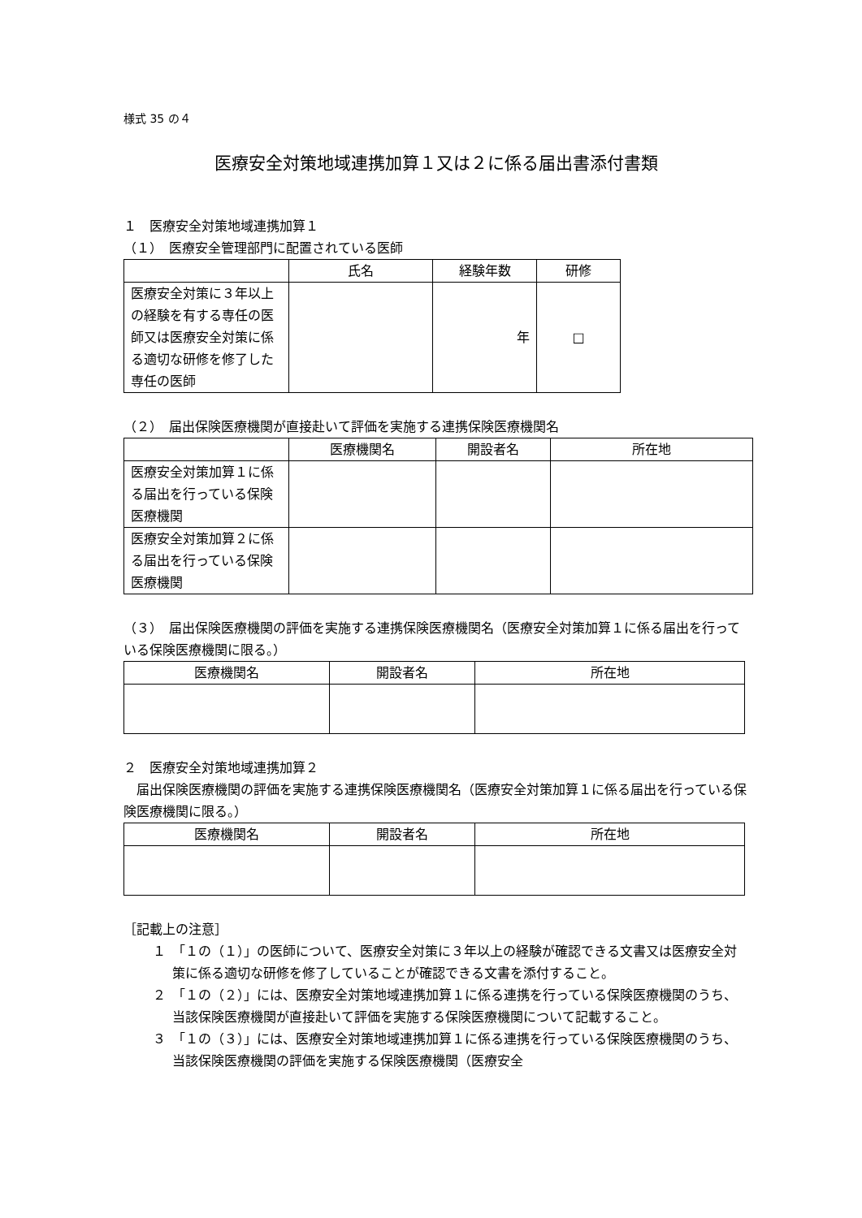様式 35 の４
医療安全対策地域連携加算１又は２に係る届出書添付書類
１　医療安全対策地域連携加算１
（１）　医療安全管理部門に配置されている医師
| | 氏名 | 経験年数 | 研修 |
| --- | --- | --- | --- |
| 医療安全対策に３年以上の経験を有する専任の医師又は医療安全対策に係る適切な研修を修了した専任の医師 | | 年 | □ |
（２）　届出保険医療機関が直接赴いて評価を実施する連携保険医療機関名
| | 医療機関名 | 開設者名 | 所在地 |
| --- | --- | --- | --- |
| 医療安全対策加算１に係る届出を行っている保険医療機関 | | | |
| 医療安全対策加算２に係る届出を行っている保険医療機関 | | | |
（３）　届出保険医療機関の評価を実施する連携保険医療機関名（医療安全対策加算１に係る届出を行っている保険医療機関に限る。）
| 医療機関名 | 開設者名 | 所在地 |
| --- | --- | --- |
２　医療安全対策地域連携加算２
　届出保険医療機関の評価を実施する連携保険医療機関名（医療安全対策加算１に係る届出を行っている保険医療機関に限る。）
| 医療機関名 | 開設者名 | 所在地 |
| --- | --- | --- |
［記載上の注意］
１　「１の（１）」の医師について、医療安全対策に３年以上の経験が確認できる文書又は医療安全対策に係る適切な研修を修了していることが確認できる文書を添付すること。
２　「１の（２）」には、医療安全対策地域連携加算１に係る連携を行っている保険医療機関のうち、当該保険医療機関が直接赴いて評価を実施する保険医療機関について記載すること。
３　「１の（３）」には、医療安全対策地域連携加算１に係る連携を行っている保険医療機関のうち、当該保険医療機関の評価を実施する保険医療機関（医療安全